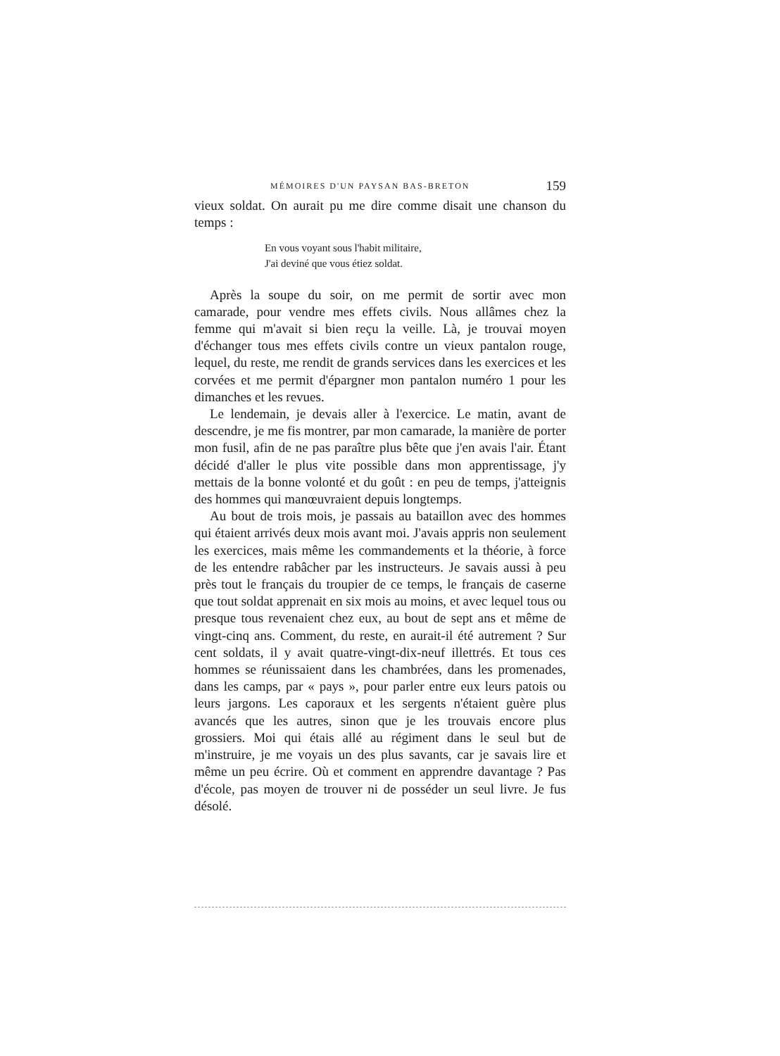MÉMOIRES D'UN PAYSAN BAS-BRETON 159
vieux soldat. On aurait pu me dire comme disait une chan­son du temps :
En vous voyant sous l'habit militaire,
J'ai deviné que vous étiez soldat.
Après la soupe du soir, on me permit de sortir avec mon camarade, pour vendre mes effets civils. Nous allâmes chez la femme qui m'avait si bien reçu la veille. Là, je trouvai moyen d'échanger tous mes effets civils contre un vieux pantalon rouge, lequel, du reste, me rendit de grands services dans les exercices et les corvées et me permit d'épargner mon pan­talon numéro 1 pour les dimanches et les revues.
Le lendemain, je devais aller à l'exercice. Le matin, avant de descendre, je me fis montrer, par mon camarade, la ma­nière de porter mon fusil, afin de ne pas paraître plus bête que j'en avais l'air. Étant décidé d'aller le plus vite possible dans mon apprentissage, j'y mettais de la bonne volonté et du goût : en peu de temps, j'atteignis des hommes qui manœuvraient depuis longtemps.
Au bout de trois mois, je passais au bataillon avec des hommes qui étaient arrivés deux mois avant moi. J'avais appris non seulement les exercices, mais même les comman­dements et la théorie, à force de les entendre rabâcher par les instructeurs. Je savais aussi à peu près tout le français du troupier de ce temps, le français de caserne que tout soldat apprenait en six mois au moins, et avec lequel tous ou presque tous revenaient chez eux, au bout de sept ans et même de vingt-cinq ans. Comment, du reste, en aurait-il été autre­ment ? Sur cent soldats, il y avait quatre-vingt-dix-neuf illettrés. Et tous ces hommes se réunissaient dans les cham­brées, dans les promenades, dans les camps, par « pays », pour parler entre eux leurs patois ou leurs jargons. Les caporaux et les sergents n'étaient guère plus avancés que les autres, sinon que je les trouvais encore plus grossiers. Moi qui étais allé au régiment dans le seul but de m'instruire, je me voyais un des plus savants, car je savais lire et même un peu écrire. Où et comment en apprendre davantage ? Pas d'école, pas moyen de trouver ni de posséder un seul livre. Je fus désolé.